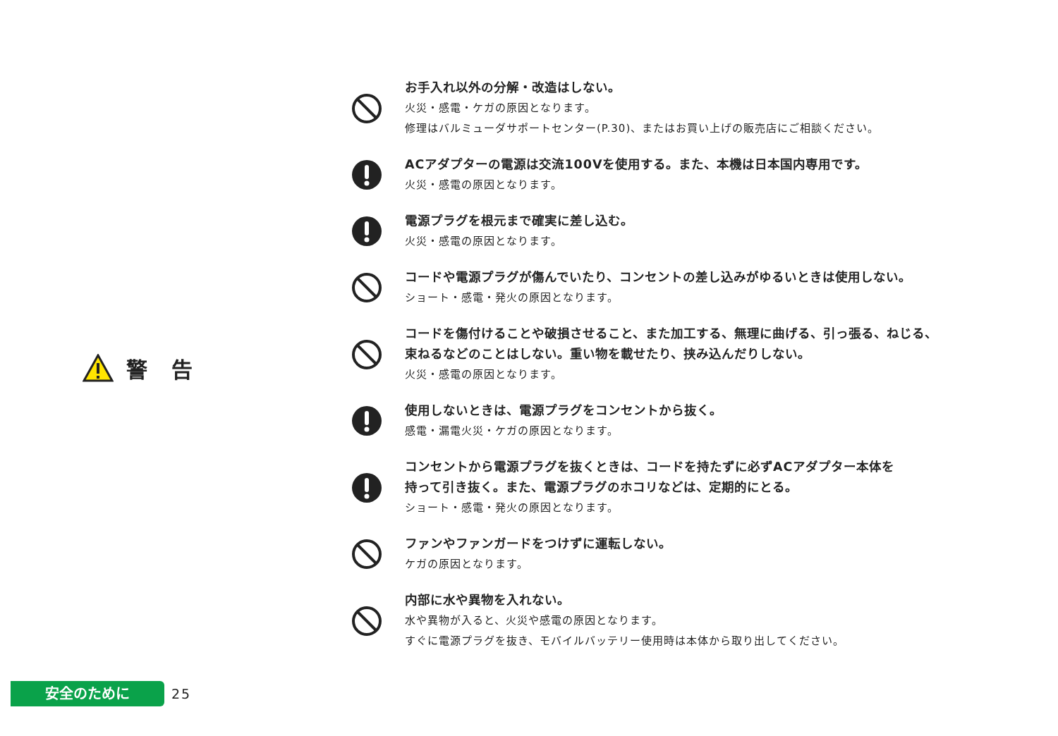警 告
お手入れ以外の分解・改造はしない。
火災・感電・ケガの原因となります。
修理はバルミューダサポートセンター(P.30)、またはお買い上げの販売店にご相談ください。
ACアダプターの電源は交流100Vを使用する。また、本機は日本国内専用です。
火災・感電の原因となります。
電源プラグを根元まで確実に差し込む。
火災・感電の原因となります。
コードや電源プラグが傷んでいたり、コンセントの差し込みがゆるいときは使用しない。
ショート・感電・発火の原因となります。
コードを傷付けることや破損させること、また加工する、無理に曲げる、引っ張る、ねじる、
束ねるなどのことはしない。重い物を載せたり、挟み込んだりしない。
火災・感電の原因となります。
使用しないときは、電源プラグをコンセントから抜く。
感電・漏電火災・ケガの原因となります。
コンセントから電源プラグを抜くときは、コードを持たずに必ずACアダプター本体を
持って引き抜く。また、電源プラグのホコリなどは、定期的にとる。
ショート・感電・発火の原因となります。
ファンやファンガードをつけずに運転しない。
ケガの原因となります。
内部に水や異物を入れない。
水や異物が入ると、火災や感電の原因となります。
すぐに電源プラグを抜き、モバイルバッテリー使用時は本体から取り出してください。
安全のために
25